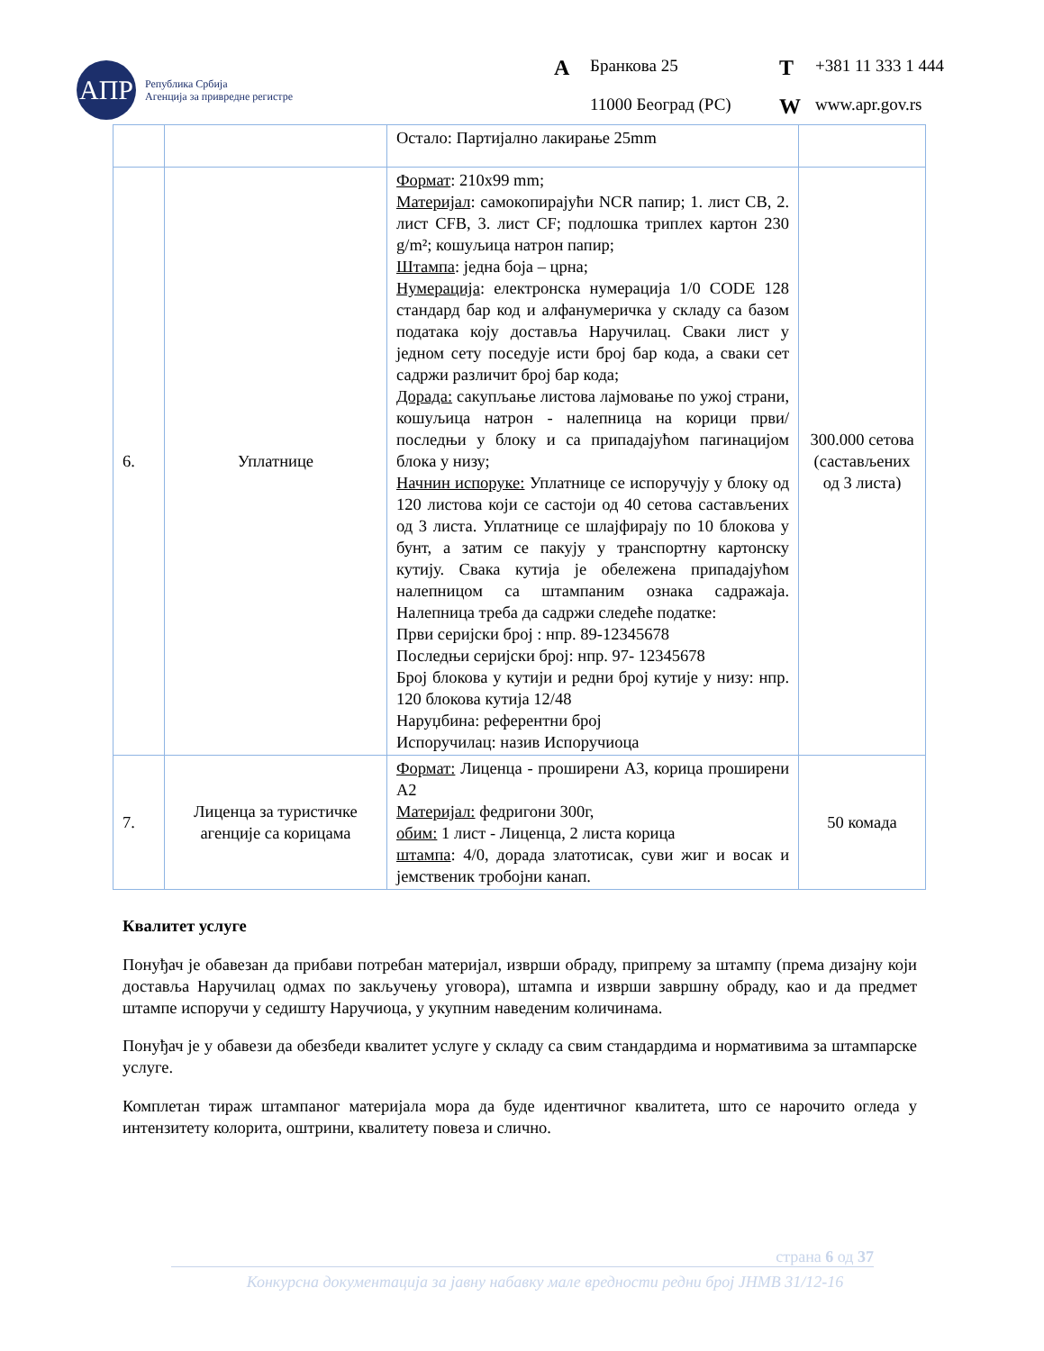АПР
Република Србија
Агенција за привредне регистре
A Бранкова 25 T +381 11 333 1 444 11000 Београд (РС) W www.apr.gov.rs
| | | Остало: Партијално лакирање 25mm | |
| 6. | Уплатнице | Формат : 210x99 mm; Материјал : самокопирајући NCR папир; 1. лист CB, 2. лист CFB, 3. лист CF; подлошка триплех картон 230 g/m²; кошуљица натрон папир; Штампа : једна боја – црна; Нумерација : електронска нумерација 1/0 CODE 128 стандард бар код и алфанумеричка у складу са базом података коју доставља Наручилац. Сваки лист у једном сету поседује исти број бар кода, а сваки сет садржи различит број бар кода; Дорада: сакупљање листова лајмовање по ужој страни, кошуљица натрон - налепница на корици први/последњи у блоку и са припадајућом пагинацијом блока у низу; Начнин испоруке: Уплатнице се испоручују у блоку од 120 листова који се састоји од 40 сетова састављених од 3 листа. Уплатнице се шлајфирају по 10 блокова у бунт, а затим се пакују у транспортну картонску кутију. Свака кутија је обележена припадајућом налепницом са штампаним ознака садражаја. Налепница треба да садржи следеће податке: Први серијски број : нпр. 89-12345678 Последњи серијски број: нпр. 97- 12345678 Број блокова у кутији и редни број кутије у низу: нпр. 120 блокова кутија 12/48 Наруџбина: референтни број Испоручилац: назив Испоручиоца | 300.000 сетова (састављених од 3 листа) |
| 7. | Лиценца за туристичке агенције са корицама | Формат: Лиценца - проширени А3, корица проширени А2 Материјал: федригони 300г, обим: 1 лист - Лиценца, 2 листа корица штампа : 4/0, дорада златотисак, суви жиг и восак и јемственик тробојни канап. | 50 комада |
Квалитет услуге
Понуђач је обавезан да прибави потребан материјал, изврши обраду, припрему за штампу (према дизајну који доставља Наручилац одмах по закључењу уговора), штампа и изврши завршну обраду, као и да предмет штампе испоручи у седишту Наручиоца, у укупним наведеним количинама.
Понуђач је у обавези да обезбеди квалитет услуге у складу са свим стандардима и нормативима за штампарске услуге.
Комплетан тираж штампаног материјала мора да буде идентичног квалитета, што се нарочито огледа у интензитету колорита, оштрини, квалитету повеза и слично.
страна 6 од 37
Конкурсна документација за јавну набавку мале вредности редни број ЈНМВ 31/12-16